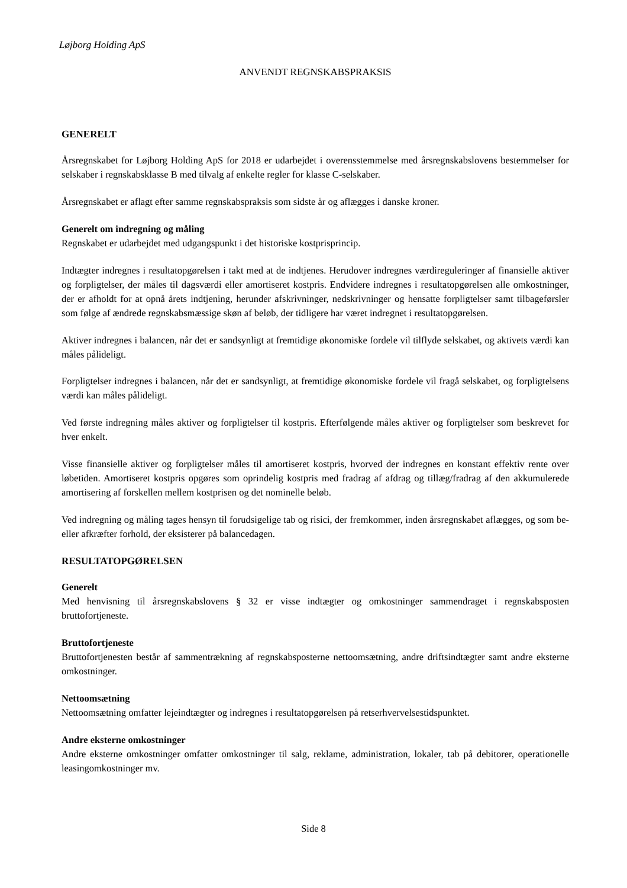Løjborg Holding ApS
ANVENDT REGNSKABSPRAKSIS
GENERELT
Årsregnskabet for Løjborg Holding ApS for 2018 er udarbejdet i overensstemmelse med årsregnskabslovens bestemmelser for selskaber i regnskabsklasse B med tilvalg af enkelte regler for klasse C-selskaber.
Årsregnskabet er aflagt efter samme regnskabspraksis som sidste år og aflægges i danske kroner.
Generelt om indregning og måling
Regnskabet er udarbejdet med udgangspunkt i det historiske kostprisprincip.
Indtægter indregnes i resultatopgørelsen i takt med at de indtjenes. Herudover indregnes værdireguleringer af finansielle aktiver og forpligtelser, der måles til dagsværdi eller amortiseret kostpris. Endvidere indregnes i resultatopgørelsen alle omkostninger, der er afholdt for at opnå årets indtjening, herunder afskrivninger, nedskrivninger og hensatte forpligtelser samt tilbageførsler som følge af ændrede regnskabsmæssige skøn af beløb, der tidligere har været indregnet i resultatopgørelsen.
Aktiver indregnes i balancen, når det er sandsynligt at fremtidige økonomiske fordele vil tilflyde selskabet, og aktivets værdi kan måles pålideligt.
Forpligtelser indregnes i balancen, når det er sandsynligt, at fremtidige økonomiske fordele vil fragå selskabet, og forpligtelsens værdi kan måles pålideligt.
Ved første indregning måles aktiver og forpligtelser til kostpris. Efterfølgende måles aktiver og forpligtelser som beskrevet for hver enkelt.
Visse finansielle aktiver og forpligtelser måles til amortiseret kostpris, hvorved der indregnes en konstant effektiv rente over løbetiden. Amortiseret kostpris opgøres som oprindelig kostpris med fradrag af afdrag og tillæg/fradrag af den akkumulerede amortisering af forskellen mellem kostprisen og det nominelle beløb.
Ved indregning og måling tages hensyn til forudsigelige tab og risici, der fremkommer, inden årsregnskabet aflægges, og som be- eller afkræfter forhold, der eksisterer på balancedagen.
RESULTATOPGØRELSEN
Generelt
Med henvisning til årsregnskabslovens § 32 er visse indtægter og omkostninger sammendraget i regnskabsposten bruttofortjeneste.
Bruttofortjeneste
Bruttofortjenesten består af sammentrækning af regnskabsposterne nettoomsætning, andre driftsindtægter samt andre eksterne omkostninger.
Nettoomsætning
Nettoomsætning omfatter lejeindtægter og indregnes i resultatopgørelsen på retserhvervelsestidspunktet.
Andre eksterne omkostninger
Andre eksterne omkostninger omfatter omkostninger til salg, reklame, administration, lokaler, tab på debitorer, operationelle leasingomkostninger mv.
Side 8